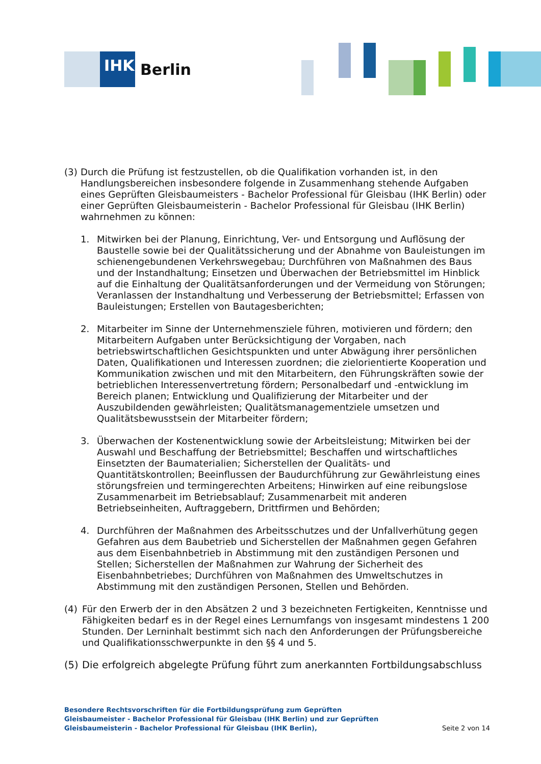IHK
Berlin
(3)
Durch die Prüfung ist festzustellen, ob die Qualifikation vorhanden ist, in den Handlungsbereichen insbesondere folgende in Zusammenhang stehende Aufgaben eines Geprüften Gleisbaumeisters - Bachelor Professional für Gleisbau (IHK Berlin) oder einer Geprüften Gleisbaumeisterin - Bachelor Professional für Gleisbau (IHK Berlin) wahrnehmen zu können:
1. Mitwirken bei der Planung, Einrichtung, Ver- und Entsorgung und Auflösung der Baustelle sowie bei der Qualitätssicherung und der Abnahme von Bauleistungen im schienengebundenen Verkehrswegebau; Durchführen von Maßnahmen des Baus und der Instandhaltung; Einsetzen und Überwachen der Betriebsmittel im Hinblick auf die Einhaltung der Qualitätsanforderungen und der Vermeidung von Störungen; Veranlassen der Instandhaltung und Verbesserung der Betriebsmittel; Erfassen von Bauleistungen; Erstellen von Bautagesberichten;
2. Mitarbeiter im Sinne der Unternehmensziele führen, motivieren und fördern; den Mitarbeitern Aufgaben unter Berücksichtigung der Vorgaben, nach betriebswirtschaftlichen Gesichtspunkten und unter Abwägung ihrer persönlichen Daten, Qualifikationen und Interessen zuordnen; die zielorientierte Kooperation und Kommunikation zwischen und mit den Mitarbeitern, den Führungskräften sowie der betrieblichen Interessenvertretung fördern; Personalbedarf und -entwicklung im Bereich planen; Entwicklung und Qualifizierung der Mitarbeiter und der Auszubildenden gewährleisten; Qualitätsmanagementziele umsetzen und Qualitätsbewusstsein der Mitarbeiter fördern;
3. Überwachen der Kostenentwicklung sowie der Arbeitsleistung; Mitwirken bei der Auswahl und Beschaffung der Betriebsmittel; Beschaffen und wirtschaftliches Einsetzten der Baumaterialien; Sicherstellen der Qualitäts- und Quantitätskontrollen; Beeinflussen der Baudurchführung zur Gewährleistung eines störungsfreien und termingerechten Arbeitens; Hinwirken auf eine reibungslose Zusammenarbeit im Betriebsablauf; Zusammenarbeit mit anderen Betriebseinheiten, Auftraggebern, Drittfirmen und Behörden;
4. Durchführen der Maßnahmen des Arbeitsschutzes und der Unfallverhütung gegen Gefahren aus dem Baubetrieb und Sicherstellen der Maßnahmen gegen Gefahren aus dem Eisenbahnbetrieb in Abstimmung mit den zuständigen Personen und Stellen; Sicherstellen der Maßnahmen zur Wahrung der Sicherheit des Eisenbahnbetriebes; Durchführen von Maßnahmen des Umweltschutzes in Abstimmung mit den zuständigen Personen, Stellen und Behörden.
(4) Für den Erwerb der in den Absätzen 2 und 3 bezeichneten Fertigkeiten, Kenntnisse und Fähigkeiten bedarf es in der Regel eines Lernumfangs von insgesamt mindestens 1 200 Stunden. Der Lerninhalt bestimmt sich nach den Anforderungen der Prüfungsbereiche und Qualifikationsschwerpunkte in den §§ 4 und 5.
(5)
Die erfolgreich abgelegte Prüfung führt zum anerkannten Fortbildungsabschluss
Besondere Rechtsvorschriften für die Fortbildungsprüfung zum Geprüften Gleisbaumeister - Bachelor Professional für Gleisbau (IHK Berlin) und zur Geprüften Gleisbaumeisterin - Bachelor Professional für Gleisbau (IHK Berlin),
Seite 2 von 14